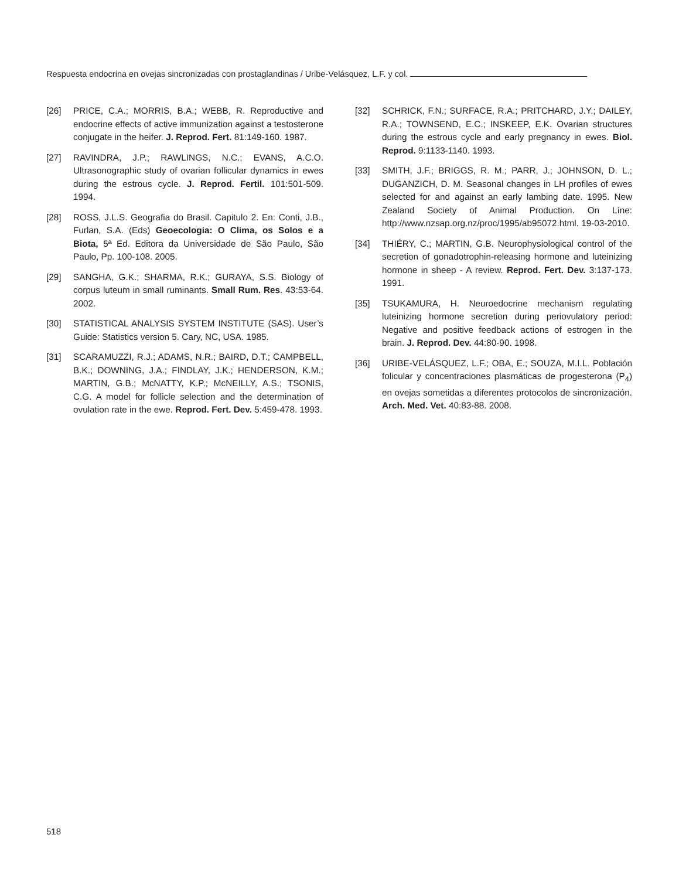Respuesta endocrina en ovejas sincronizadas con prostaglandinas / Uribe-Velásquez, L.F. y col.
[26] PRICE, C.A.; MORRIS, B.A.; WEBB, R. Reproductive and endocrine effects of active immunization against a testosterone conjugate in the heifer. J. Reprod. Fert. 81:149-160. 1987.
[27] RAVINDRA, J.P.; RAWLINGS, N.C.; EVANS, A.C.O. Ultrasonographic study of ovarian follicular dynamics in ewes during the estrous cycle. J. Reprod. Fertil. 101:501-509. 1994.
[28] ROSS, J.L.S. Geografia do Brasil. Capitulo 2. En: Conti, J.B., Furlan, S.A. (Eds) Geoecologia: O Clima, os Solos e a Biota, 5ª Ed. Editora da Universidade de São Paulo, São Paulo, Pp. 100-108. 2005.
[29] SANGHA, G.K.; SHARMA, R.K.; GURAYA, S.S. Biology of corpus luteum in small ruminants. Small Rum. Res. 43:53-64. 2002.
[30] STATISTICAL ANALYSIS SYSTEM INSTITUTE (SAS). User’s Guide: Statistics version 5. Cary, NC, USA. 1985.
[31] SCARAMUZZI, R.J.; ADAMS, N.R.; BAIRD, D.T.; CAMPBELL, B.K.; DOWNING, J.A.; FINDLAY, J.K.; HENDERSON, K.M.; MARTIN, G.B.; McNATTY, K.P.; McNEILLY, A.S.; TSONIS, C.G. A model for follicle selection and the determination of ovulation rate in the ewe. Reprod. Fert. Dev. 5:459-478. 1993.
[32] SCHRICK, F.N.; SURFACE, R.A.; PRITCHARD, J.Y.; DAILEY, R.A.; TOWNSEND, E.C.; INSKEEP, E.K. Ovarian structures during the estrous cycle and early pregnancy in ewes. Biol. Reprod. 9:1133-1140. 1993.
[33] SMITH, J.F.; BRIGGS, R. M.; PARR, J.; JOHNSON, D. L.; DUGANZICH, D. M. Seasonal changes in LH profiles of ewes selected for and against an early lambing date. 1995. New Zealand Society of Animal Production. On Líne: http://www.nzsap.org.nz/proc/1995/ab95072.html. 19-03-2010.
[34] THIÉRY, C.; MARTIN, G.B. Neurophysiological control of the secretion of gonadotrophin-releasing hormone and luteinizing hormone in sheep - A review. Reprod. Fert. Dev. 3:137-173. 1991.
[35] TSUKAMURA, H. Neuroedocrine mechanism regulating luteinizing hormone secretion during periovulatory period: Negative and positive feedback actions of estrogen in the brain. J. Reprod. Dev. 44:80-90. 1998.
[36] URIBE-VELÁSQUEZ, L.F.; OBA, E.; SOUZA, M.I.L. Población folicular y concentraciones plasmáticas de progesterona (P<sub>4</sub>) en ovejas sometidas a diferentes protocolos de sincronización. Arch. Med. Vet. 40:83-88. 2008.
518